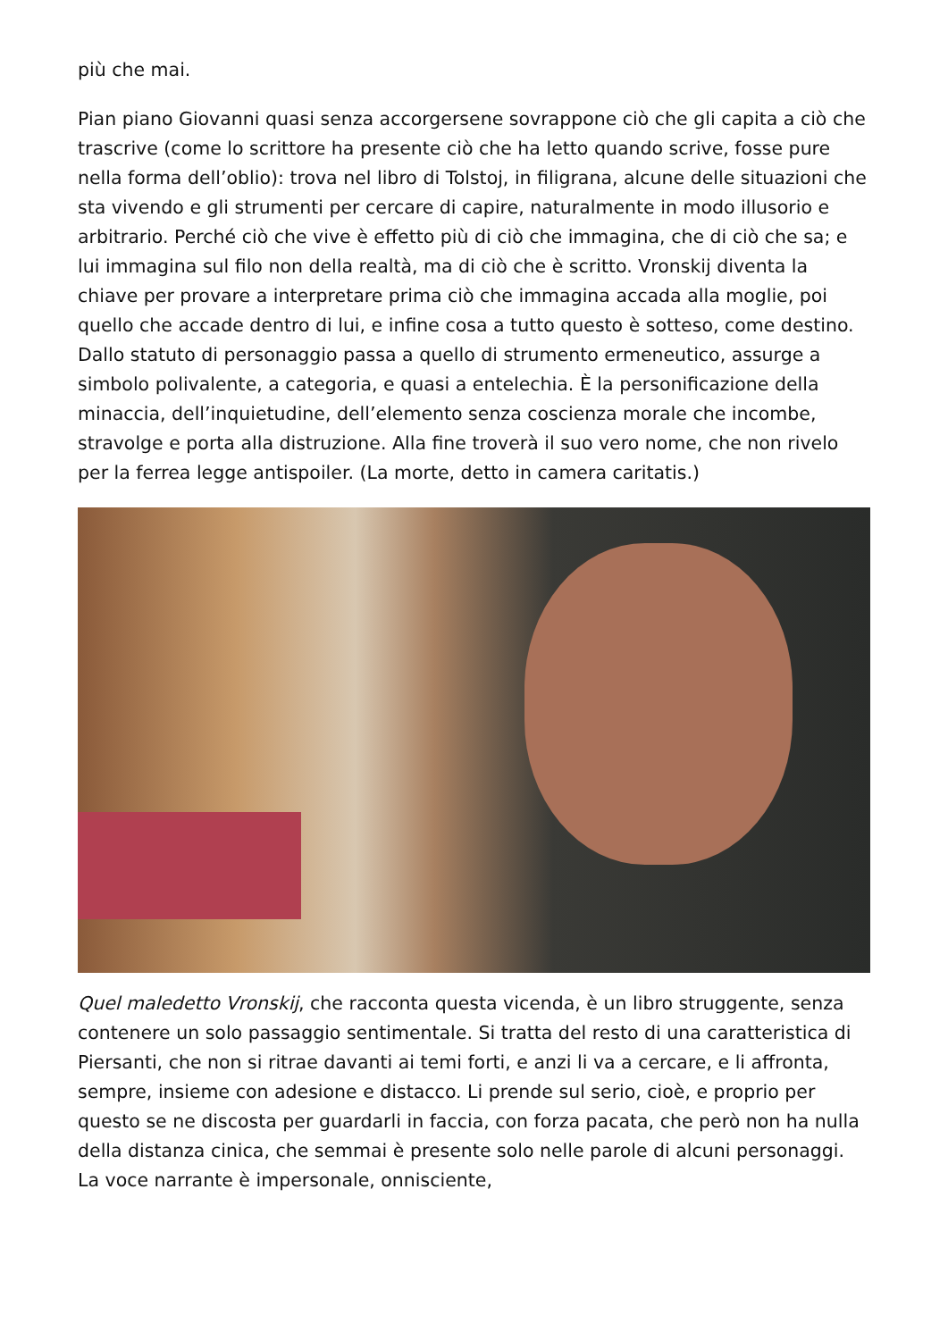più che mai.
Pian piano Giovanni quasi senza accorgersene sovrappone ciò che gli capita a ciò che trascrive (come lo scrittore ha presente ciò che ha letto quando scrive, fosse pure nella forma dell’oblio): trova nel libro di Tolstoj, in filigrana, alcune delle situazioni che sta vivendo e gli strumenti per cercare di capire, naturalmente in modo illusorio e arbitrario. Perché ciò che vive è effetto più di ciò che immagina, che di ciò che sa; e lui immagina sul filo non della realtà, ma di ciò che è scritto. Vronskij diventa la chiave per provare a interpretare prima ciò che immagina accada alla moglie, poi quello che accade dentro di lui, e infine cosa a tutto questo è sotteso, come destino. Dallo statuto di personaggio passa a quello di strumento ermeneutico, assurge a simbolo polivalente, a categoria, e quasi a entelechia. È la personificazione della minaccia, dell’inquietudine, dell’elemento senza coscienza morale che incombe, stravolge e porta alla distruzione. Alla fine troverà il suo vero nome, che non rivelo per la ferrea legge antispoiler. (La morte, detto in camera caritatis.)
Quel maledetto Vronskij, che racconta questa vicenda, è un libro struggente, senza contenere un solo passaggio sentimentale. Si tratta del resto di una caratteristica di Piersanti, che non si ritrae davanti ai temi forti, e anzi li va a cercare, e li affronta, sempre, insieme con adesione e distacco. Li prende sul serio, cioè, e proprio per questo se ne discosta per guardarli in faccia, con forza pacata, che però non ha nulla della distanza cinica, che semmai è presente solo nelle parole di alcuni personaggi. La voce narrante è impersonale, onnisciente,